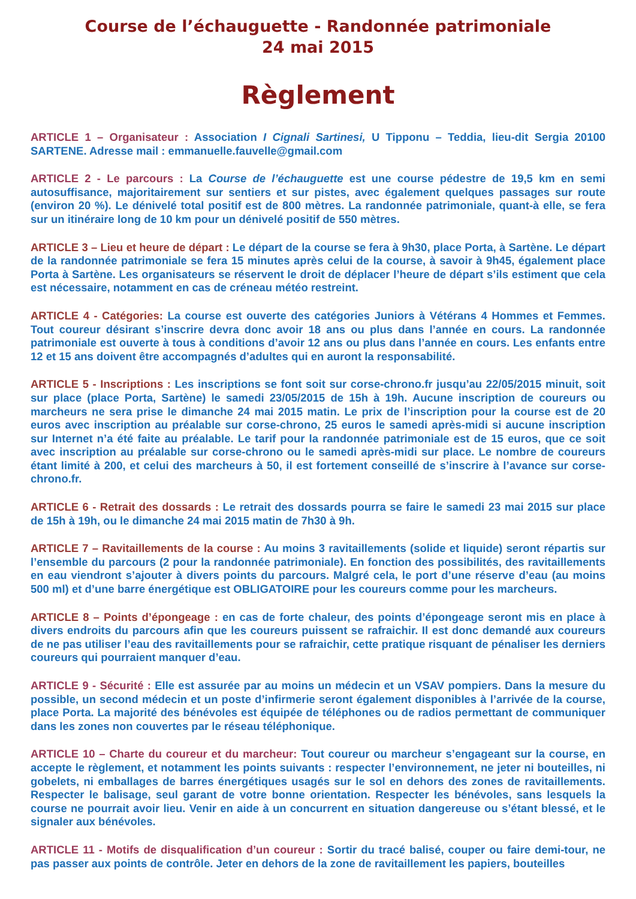Course de l’échauguette - Randonnée patrimoniale
24 mai 2015
Règlement
ARTICLE 1 – Organisateur : Association I Cignali Sartinesi, U Tipponu – Teddia, lieu-dit Sergia 20100 SARTENE. Adresse mail : emmanuelle.fauvelle@gmail.com
ARTICLE 2 - Le parcours : La Course de l’échauguette est une course pédestre de 19,5 km en semi autosuffisance, majoritairement sur sentiers et sur pistes, avec également quelques passages sur route (environ 20 %). Le dénivelé total positif est de 800 mètres. La randonnée patrimoniale, quant-à elle, se fera sur un itinéraire long de 10 km pour un dénivelé positif de 550 mètres.
ARTICLE 3 – Lieu et heure de départ : Le départ de la course se fera à 9h30, place Porta, à Sartène. Le départ de la randonnée patrimoniale se fera 15 minutes après celui de la course, à savoir à 9h45, également place Porta à Sartène. Les organisateurs se réservent le droit de déplacer l’heure de départ s’ils estiment que cela est nécessaire, notamment en cas de créneau météo restreint.
ARTICLE 4 - Catégories: La course est ouverte des catégories Juniors à Vétérans 4 Hommes et Femmes. Tout coureur désirant s’inscrire devra donc avoir 18 ans ou plus dans l’année en cours. La randonnée patrimoniale est ouverte à tous à conditions d’avoir 12 ans ou plus dans l’année en cours. Les enfants entre 12 et 15 ans doivent être accompagnés d’adultes qui en auront la responsabilité.
ARTICLE 5 - Inscriptions : Les inscriptions se font soit sur corse-chrono.fr jusqu’au 22/05/2015 minuit, soit sur place (place Porta, Sartène) le samedi 23/05/2015 de 15h à 19h. Aucune inscription de coureurs ou marcheurs ne sera prise le dimanche 24 mai 2015 matin. Le prix de l’inscription pour la course est de 20 euros avec inscription au préalable sur corse-chrono, 25 euros le samedi après-midi si aucune inscription sur Internet n’a été faite au préalable. Le tarif pour la randonnée patrimoniale est de 15 euros, que ce soit avec inscription au préalable sur corse-chrono ou le samedi après-midi sur place. Le nombre de coureurs étant limité à 200, et celui des marcheurs à 50, il est fortement conseillé de s’inscrire à l’avance sur corse-chrono.fr.
ARTICLE 6 - Retrait des dossards : Le retrait des dossards pourra se faire le samedi 23 mai 2015 sur place de 15h à 19h, ou le dimanche 24 mai 2015 matin de 7h30 à 9h.
ARTICLE 7 – Ravitaillements de la course : Au moins 3 ravitaillements (solide et liquide) seront répartis sur l’ensemble du parcours (2 pour la randonnée patrimoniale). En fonction des possibilités, des ravitaillements en eau viendront s’ajouter à divers points du parcours. Malgré cela, le port d’une réserve d’eau (au moins 500 ml) et d’une barre énergétique est OBLIGATOIRE pour les coureurs comme pour les marcheurs.
ARTICLE 8 – Points d’épongeage : en cas de forte chaleur, des points d’épongeage seront mis en place à divers endroits du parcours afin que les coureurs puissent se rafraichir. Il est donc demandé aux coureurs de ne pas utiliser l’eau des ravitaillements pour se rafraichir, cette pratique risquant de pénaliser les derniers coureurs qui pourraient manquer d’eau.
ARTICLE 9 - Sécurité : Elle est assurée par au moins un médecin et un VSAV pompiers. Dans la mesure du possible, un second médecin et un poste d’infirmerie seront également disponibles à l’arrivée de la course, place Porta. La majorité des bénévoles est équipée de téléphones ou de radios permettant de communiquer dans les zones non couvertes par le réseau téléphonique.
ARTICLE 10 – Charte du coureur et du marcheur: Tout coureur ou marcheur s’engageant sur la course, en accepte le règlement, et notamment les points suivants : respecter l’environnement, ne jeter ni bouteilles, ni gobelets, ni emballages de barres énergétiques usagés sur le sol en dehors des zones de ravitaillements. Respecter le balisage, seul garant de votre bonne orientation. Respecter les bénévoles, sans lesquels la course ne pourrait avoir lieu. Venir en aide à un concurrent en situation dangereuse ou s’étant blessé, et le signaler aux bénévoles.
ARTICLE 11 - Motifs de disqualification d’un coureur : Sortir du tracé balisé, couper ou faire demi-tour, ne pas passer aux points de contrôle. Jeter en dehors de la zone de ravitaillement les papiers, bouteilles